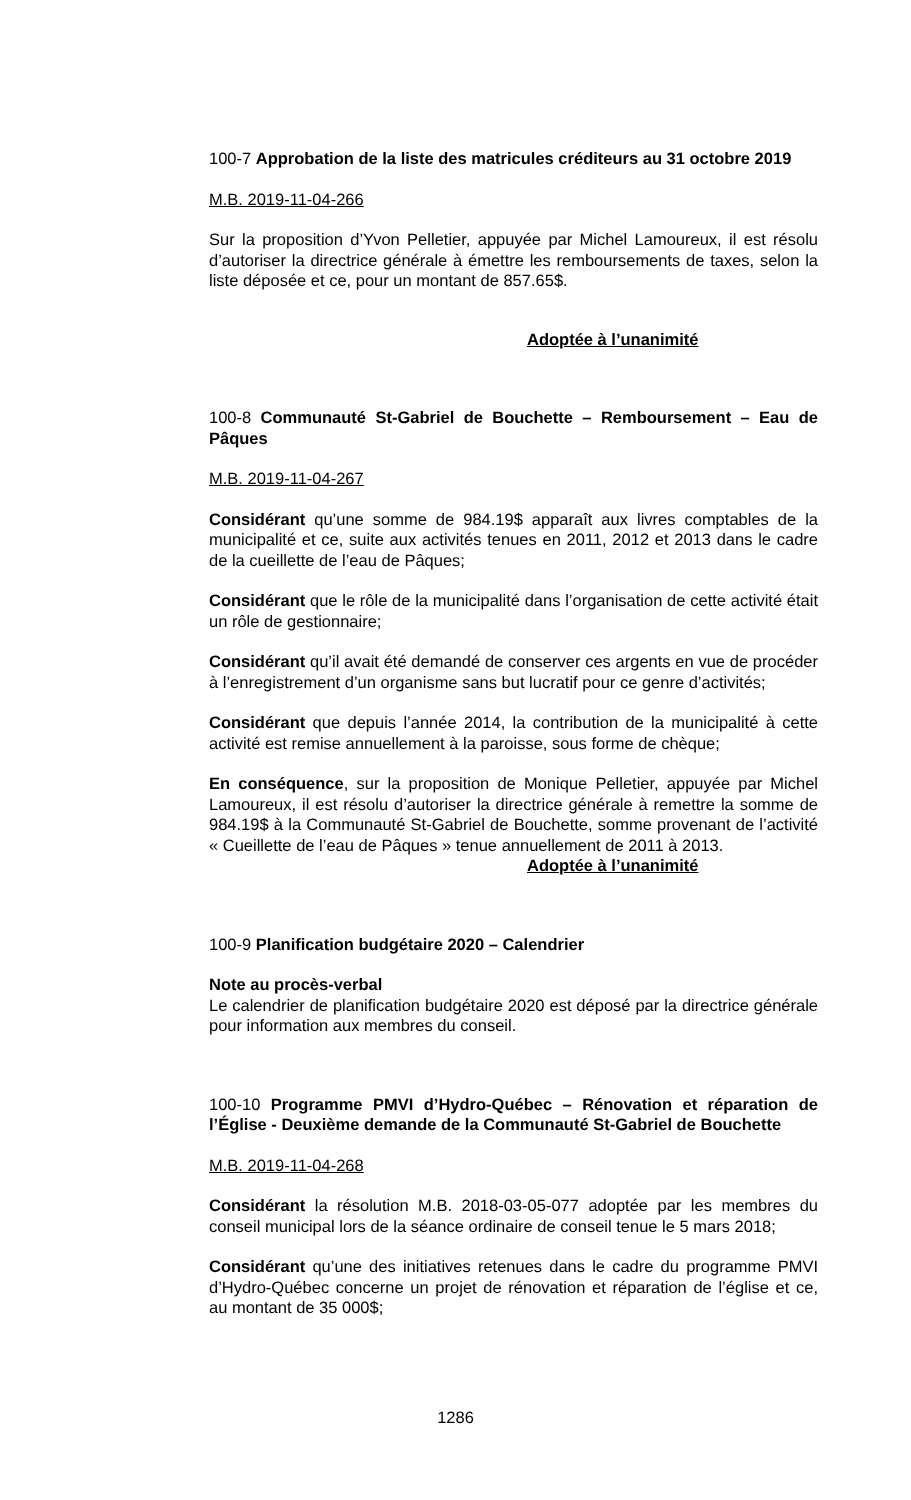100-7 Approbation de la liste des matricules créditeurs au 31 octobre 2019
M.B. 2019-11-04-266
Sur la proposition d’Yvon Pelletier, appuyée par Michel Lamoureux, il est résolu d’autoriser la directrice générale à émettre les remboursements de taxes, selon la liste déposée et ce, pour un montant de 857.65$.
Adoptée à l’unanimité
100-8 Communauté St-Gabriel de Bouchette – Remboursement – Eau de Pâques
M.B. 2019-11-04-267
Considérant qu’une somme de 984.19$ apparaît aux livres comptables de la municipalité et ce, suite aux activités tenues en 2011, 2012 et 2013 dans le cadre de la cueillette de l’eau de Pâques;
Considérant que le rôle de la municipalité dans l’organisation de cette activité était un rôle de gestionnaire;
Considérant qu’il avait été demandé de conserver ces argents en vue de procéder à l’enregistrement d’un organisme sans but lucratif pour ce genre d’activités;
Considérant que depuis l’année 2014, la contribution de la municipalité à cette activité est remise annuellement à la paroisse, sous forme de chèque;
En conséquence, sur la proposition de Monique Pelletier, appuyée par Michel Lamoureux, il est résolu d’autoriser la directrice générale à remettre la somme de 984.19$ à la Communauté St-Gabriel de Bouchette, somme provenant de l’activité « Cueillette de l’eau de Pâques » tenue annuellement de 2011 à 2013.
Adoptée à l’unanimité
100-9 Planification budgétaire 2020 – Calendrier
Note au procès-verbal
Le calendrier de planification budgétaire 2020 est déposé par la directrice générale pour information aux membres du conseil.
100-10 Programme PMVI d’Hydro-Québec – Rénovation et réparation de l’Église - Deuxième demande de la Communauté St-Gabriel de Bouchette
M.B. 2019-11-04-268
Considérant la résolution M.B. 2018-03-05-077 adoptée par les membres du conseil municipal lors de la séance ordinaire de conseil tenue le 5 mars 2018;
Considérant qu’une des initiatives retenues dans le cadre du programme PMVI d’Hydro-Québec concerne un projet de rénovation et réparation de l’église et ce, au montant de 35 000$;
1286